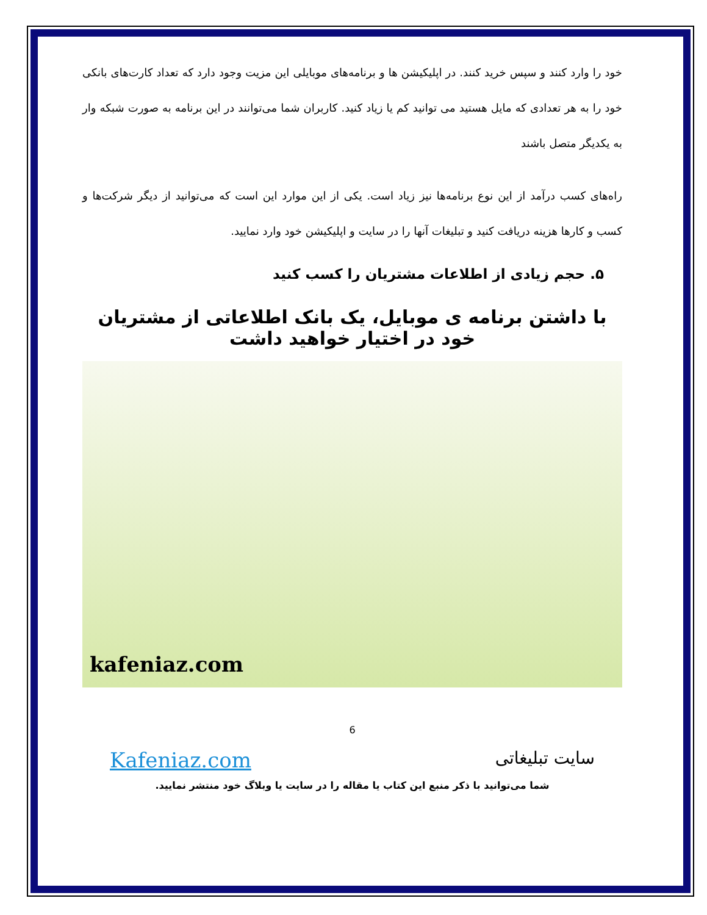خود را وارد کنند و سپس خرید کنند. در اپلیکیشن ها و برنامه‌های موبایلی این مزیت وجود دارد که تعداد کارت‌های بانکی خود را به هر تعدادی که مایل هستید می توانید کم یا زیاد کنید. کاربران شما می‌توانند در این برنامه به صورت شبکه وار به یکدیگر متصل باشند
راه‌های کسب درآمد از این نوع برنامه‌ها نیز زیاد است. یکی از این موارد این است که می‌توانید از دیگر شرکت‌ها و کسب و کارها هزینه دریافت کنید و تبلیغات آنها را در سایت و اپلیکیشن خود وارد نمایید.
۵. حجم زیادی از اطلاعات مشتریان را کسب کنید
با داشتن برنامه ی موبایل، یک بانک اطلاعاتی از مشتریان خود در اختیار خواهید داشت
kafeniaz.com
6
سایت تبلیغاتی
Kafeniaz.com
شما می‌توانید با ذکر منبع این کتاب یا مقاله را در سایت یا وبلاگ خود منتشر نمایید.